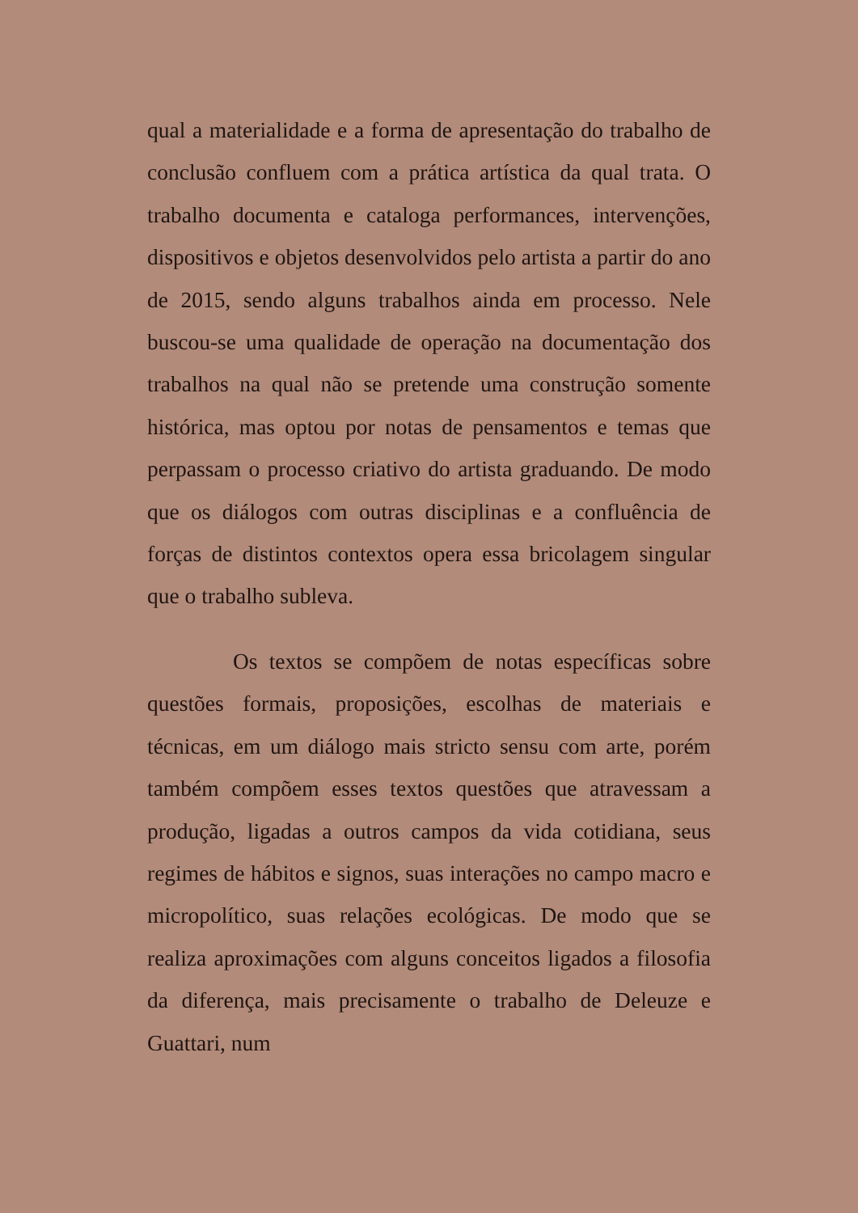qual a materialidade e a forma de apresentação do trabalho de conclusão confluem com a prática artística da qual trata. O trabalho documenta e cataloga performances, intervenções, dispositivos e objetos desenvolvidos pelo artista a partir do ano de 2015, sendo alguns trabalhos ainda em processo. Nele buscou-se uma qualidade de operação na documentação dos trabalhos na qual não se pretende uma construção somente histórica, mas optou por notas de pensamentos e temas que perpassam o processo criativo do artista graduando. De modo que os diálogos com outras disciplinas e a confluência de forças de distintos contextos opera essa bricolagem singular que o trabalho subleva.
Os textos se compõem de notas específicas sobre questões formais, proposições, escolhas de materiais e técnicas, em um diálogo mais stricto sensu com arte, porém também compõem esses textos questões que atravessam a produção, ligadas a outros campos da vida cotidiana, seus regimes de hábitos e signos, suas interações no campo macro e micropolítico, suas relações ecológicas. De modo que se realiza aproximações com alguns conceitos ligados a filosofia da diferença, mais precisamente o trabalho de Deleuze e Guattari, num